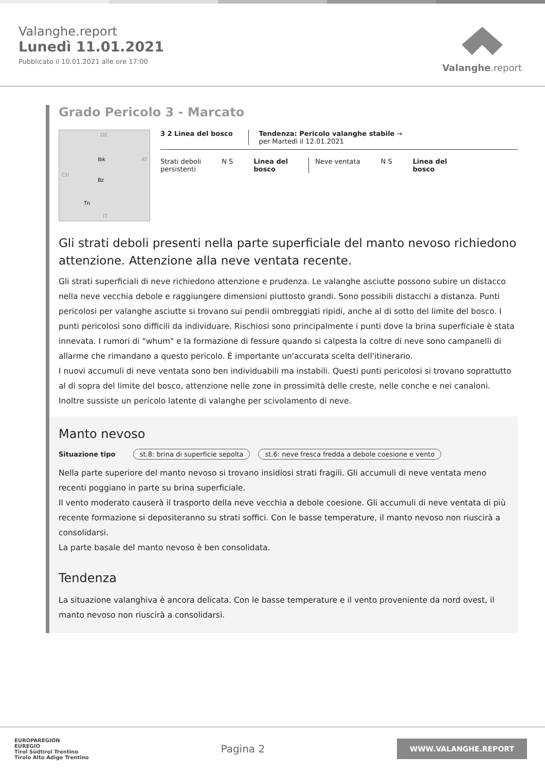Valanghe.report
Lunedì 11.01.2021
Pubblicato il 10.01.2021 alle ore 17:00
Valanghe.report
Grado Pericolo 3 - Marcato
DE
AT
CH
IT
Ibk
Bz
Tn
3 2 Linea del bosco Tendenza: Pericolo valanghe stabile →
per Martedì il 12.01.2021
Strati deboli
persistenti
N S Linea del
bosco
Neve ventata N S Linea del
bosco
Gli strati deboli presenti nella parte superficiale del manto nevoso richiedono attenzione. Attenzione alla neve ventata recente.
Gli strati superficiali di neve richiedono attenzione e prudenza. Le valanghe asciutte possono subire un distacco nella neve vecchia debole e raggiungere dimensioni piuttosto grandi. Sono possibili distacchi a distanza. Punti pericolosi per valanghe asciutte si trovano sui pendii ombreggiati ripidi, anche al di sotto del limite del bosco. I punti pericolosi sono difficili da individuare. Rischiosi sono principalmente i punti dove la brina superficiale è stata innevata. I rumori di "whum" e la formazione di fessure quando si calpesta la coltre di neve sono campanelli di allarme che rimandano a questo pericolo. È importante un'accurata scelta dell'itinerario.
I nuovi accumuli di neve ventata sono ben individuabili ma instabili. Questi punti pericolosi si trovano soprattutto al di sopra del limite del bosco, attenzione nelle zone in prossimità delle creste, nelle conche e nei canaloni.
Inoltre sussiste un pericolo latente di valanghe per scivolamento di neve.
Manto nevoso
Situazione tipo st.8: brina di superficie sepolta st.6: neve fresca fredda a debole coesione e vento
Nella parte superiore del manto nevoso si trovano insidiosi strati fragili. Gli accumuli di neve ventata meno recenti poggiano in parte su brina superficiale.
Il vento moderato causerà il trasporto della neve vecchia a debole coesione. Gli accumuli di neve ventata di più recente formazione si depositeranno su strati soffici. Con le basse temperature, il manto nevoso non riuscirà a consolidarsi.
La parte basale del manto nevoso è ben consolidata.
Tendenza
La situazione valanghiva è ancora delicata. Con le basse temperature e il vento proveniente da nord ovest, il manto nevoso non riuscirà a consolidarsi.
EUROPAREGION
EUREGIO
Tirol Südtirol Trentino
Tirolo Alto Adige Trentino
Pagina 2
WWW.VALANGHE.REPORT